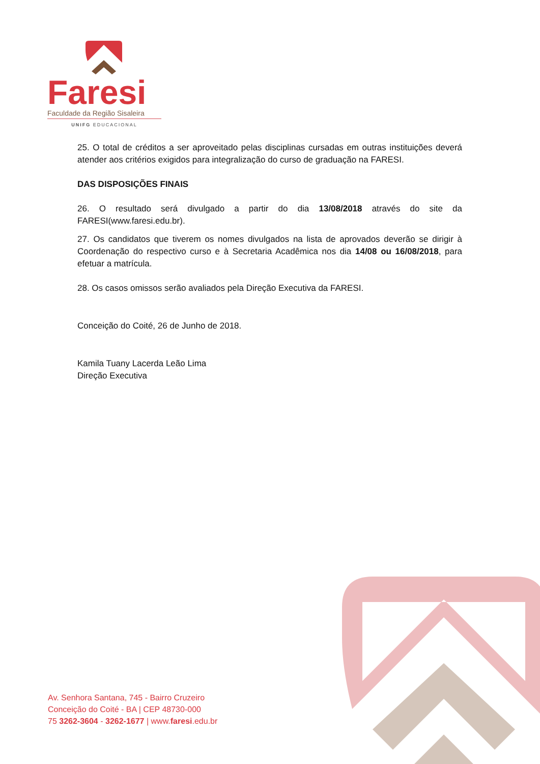Faresi
Faculdade da Região Sisaleira
UNIFG EDUCACIONAL
25. O total de créditos a ser aproveitado pelas disciplinas cursadas em outras instituições deverá atender aos critérios exigidos para integralização do curso de graduação na FARESI.
DAS DISPOSIÇÕES FINAIS
26. O resultado será divulgado a partir do dia 13/08/2018 através do site da FARESI(www.faresi.edu.br).
27. Os candidatos que tiverem os nomes divulgados na lista de aprovados deverão se dirigir à Coordenação do respectivo curso e à Secretaria Acadêmica nos dia 14/08 ou 16/08/2018, para efetuar a matrícula.
28. Os casos omissos serão avaliados pela Direção Executiva da FARESI.
Conceição do Coité, 26 de Junho de 2018.
Kamila Tuany Lacerda Leão Lima
Direção Executiva
Av. Senhora Santana, 745 - Bairro Cruzeiro
Conceição do Coité - BA | CEP 48730-000
75 3262-3604 - 3262-1677 | www.faresi.edu.br